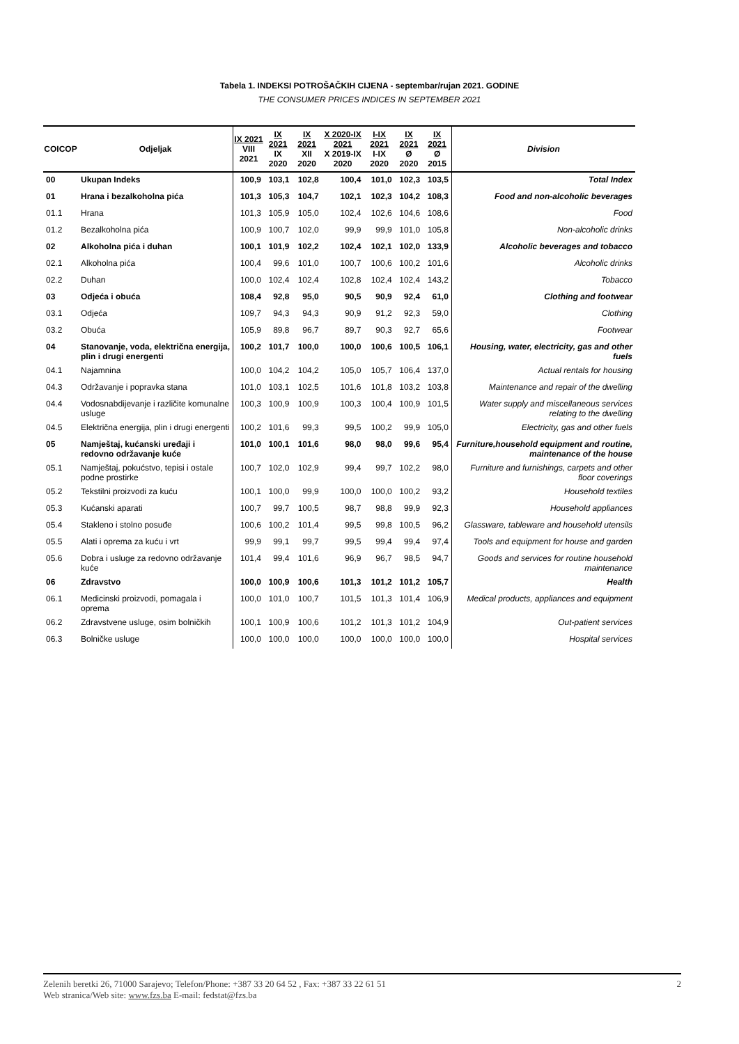Tabela 1. INDEKSI POTROŠAČKIH CIJENA - septembar/rujan 2021. GODINE
THE CONSUMER PRICES INDICES IN SEPTEMBER 2021
| COICOP | Odjeljak | IX 2021 VIII 2021 | IX 2021 IX 2020 | IX 2021 XII 2020 | X 2020-IX 2021 X 2019-IX 2020 | I-IX 2021 I-IX 2020 | IX 2021 Ø 2020 | IX 2021 Ø 2015 | Division |
| --- | --- | --- | --- | --- | --- | --- | --- | --- | --- |
| 00 | Ukupan Indeks | 100,9 | 103,1 | 102,8 | 100,4 | 101,0 | 102,3 | 103,5 | Total Index |
| 01 | Hrana i bezalkoholna pića | 101,3 | 105,3 | 104,7 | 102,1 | 102,3 | 104,2 | 108,3 | Food and non-alcoholic beverages |
| 01.1 | Hrana | 101,3 | 105,9 | 105,0 | 102,4 | 102,6 | 104,6 | 108,6 | Food |
| 01.2 | Bezalkoholna pića | 100,9 | 100,7 | 102,0 | 99,9 | 99,9 | 101,0 | 105,8 | Non-alcoholic drinks |
| 02 | Alkoholna pića i duhan | 100,1 | 101,9 | 102,2 | 102,4 | 102,1 | 102,0 | 133,9 | Alcoholic beverages and tobacco |
| 02.1 | Alkoholna pića | 100,4 | 99,6 | 101,0 | 100,7 | 100,6 | 100,2 | 101,6 | Alcoholic drinks |
| 02.2 | Duhan | 100,0 | 102,4 | 102,4 | 102,8 | 102,4 | 102,4 | 143,2 | Tobacco |
| 03 | Odjeća i obuća | 108,4 | 92,8 | 95,0 | 90,5 | 90,9 | 92,4 | 61,0 | Clothing and footwear |
| 03.1 | Odjeća | 109,7 | 94,3 | 94,3 | 90,9 | 91,2 | 92,3 | 59,0 | Clothing |
| 03.2 | Obuća | 105,9 | 89,8 | 96,7 | 89,7 | 90,3 | 92,7 | 65,6 | Footwear |
| 04 | Stanovanje, voda, električna energija, plin i drugi energenti | 100,2 | 101,7 | 100,0 | 100,0 | 100,6 | 100,5 | 106,1 | Housing, water, electricity, gas and other fuels |
| 04.1 | Najamnina | 100,0 | 104,2 | 104,2 | 105,0 | 105,7 | 106,4 | 137,0 | Actual rentals for housing |
| 04.3 | Održavanje i popravka stana | 101,0 | 103,1 | 102,5 | 101,6 | 101,8 | 103,2 | 103,8 | Maintenance and repair of the dwelling |
| 04.4 | Vodosnabdijevanje i različite komunalne usluge | 100,3 | 100,9 | 100,9 | 100,3 | 100,4 | 100,9 | 101,5 | Water supply and miscellaneous services relating to the dwelling |
| 04.5 | Električna energija, plin i drugi energenti | 100,2 | 101,6 | 99,3 | 99,5 | 100,2 | 99,9 | 105,0 | Electricity, gas and other fuels |
| 05 | Namještaj, kućanski uređaji i redovno održavanje kuće | 101,0 | 100,1 | 101,6 | 98,0 | 98,0 | 99,6 | 95,4 | Furniture,household equipment and routine, maintenance of the house |
| 05.1 | Namještaj, pokućstvo, tepisi i ostale podne prostirke | 100,7 | 102,0 | 102,9 | 99,4 | 99,7 | 102,2 | 98,0 | Furniture and furnishings, carpets and other floor coverings |
| 05.2 | Tekstilni proizvodi za kuću | 100,1 | 100,0 | 99,9 | 100,0 | 100,0 | 100,2 | 93,2 | Household textiles |
| 05.3 | Kućanski aparati | 100,7 | 99,7 | 100,5 | 98,7 | 98,8 | 99,9 | 92,3 | Household appliances |
| 05.4 | Stakleno i stolno posuđe | 100,6 | 100,2 | 101,4 | 99,5 | 99,8 | 100,5 | 96,2 | Glassware, tableware and household utensils |
| 05.5 | Alati i oprema za kuću i vrt | 99,9 | 99,1 | 99,7 | 99,5 | 99,4 | 99,4 | 97,4 | Tools and equipment for house and garden |
| 05.6 | Dobra i usluge za redovno održavanje kuće | 101,4 | 99,4 | 101,6 | 96,9 | 96,7 | 98,5 | 94,7 | Goods and services for routine household maintenance |
| 06 | Zdravstvo | 100,0 | 100,9 | 100,6 | 101,3 | 101,2 | 101,2 | 105,7 | Health |
| 06.1 | Medicinski proizvodi, pomagala i oprema | 100,0 | 101,0 | 100,7 | 101,5 | 101,3 | 101,4 | 106,9 | Medical products, appliances and equipment |
| 06.2 | Zdravstvene usluge, osim bolničkih | 100,1 | 100,9 | 100,6 | 101,2 | 101,3 | 101,2 | 104,9 | Out-patient services |
| 06.3 | Bolničke usluge | 100,0 | 100,0 | 100,0 | 100,0 | 100,0 | 100,0 | 100,0 | Hospital services |
2 Zelenih beretki 26, 71000 Sarajevo; Telefon/Phone: +387 33 20 64 52 , Fax: +387 33 22 61 51
Web stranica/Web site: www.fzs.ba E-mail: fedstat@fzs.ba